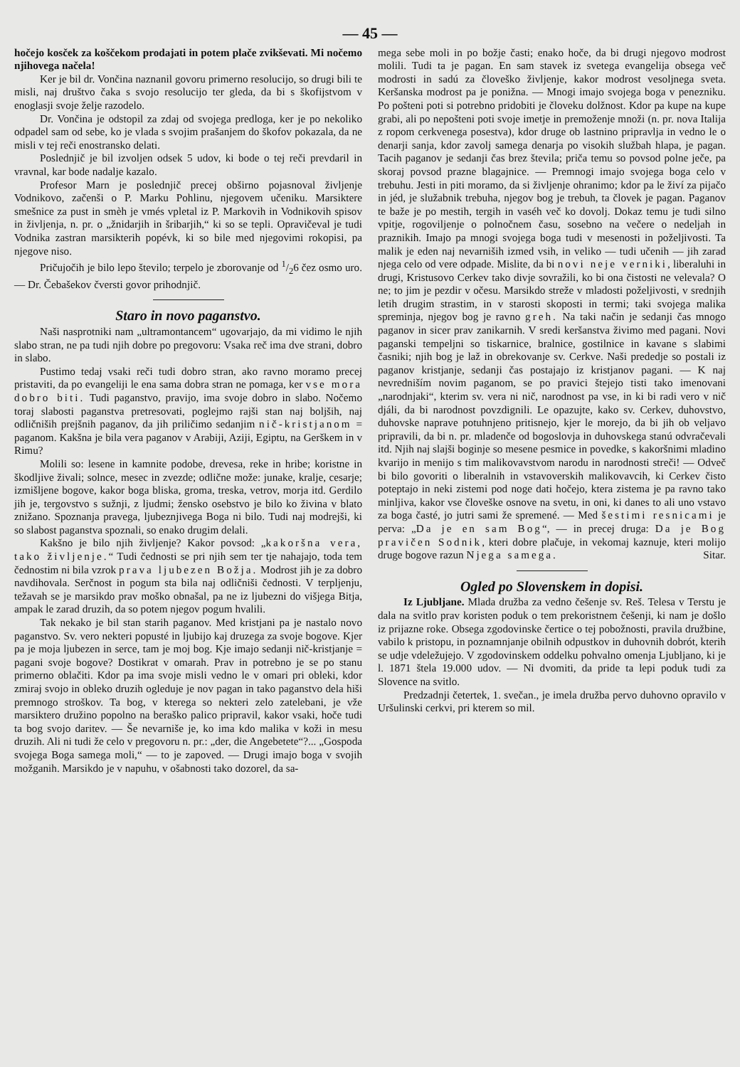— 45 —
hočejo kosček za koščekom prodajati in potem plače zvikševati. Mi nočemo njihovega načela!
Ker je bil dr. Vončina naznanil govoru primerno resolucijo, so drugi bili te misli, naj društvo čaka s svojo resolucijo ter gleda, da bi s škofijstvom v enoglasji svoje želje razodelo.
Dr. Vončina je odstopil za zdaj od svojega predloga, ker je po nekoliko odpadel sam od sebe, ko je vlada s svojim prašanjem do škofov pokazala, da ne misli v tej reči enostransko delati.
Poslednjič je bil izvoljen odsek 5 udov, ki bode o tej reči prevdaril in vravnal, kar bode nadalje kazalo.
Profesor Marn je poslednjič precej obširno pojasnoval življenje Vodnikovo, začenši o P. Marku Pohlinu, njegovem učeniku. Marsiktere smešnice za pust in smèh je vmés vpletal iz P. Markovih in Vodnikovih spisov in življenja, n. pr. o „žnidarjih in šribarjih,“ ki so se tepli. Opravičeval je tudi Vodnika zastran marsikterih popévk, ki so bile med njegovimi rokopisi, pa njegove niso.
Pričujočih je bilo lepo število; terpelo je zborovanje od 1/26 čez osmo uro. — Dr. Čebašekov čversti govor prihodnjič.
Staro in novo paganstvo.
Naši nasprotniki nam „ultramontancem“ ugovarjajo, da mi vidimo le njih slabo stran, ne pa tudi njih dobre po pregovoru: Vsaka reč ima dve strani, dobro in slabo.
Pustimo tedaj vsaki reči tudi dobro stran, ako ravno moramo precej pristaviti, da po evangeliji le ena sama dobra stran ne pomaga, ker vse mora dobro biti. Tudi paganstvo, pravijo, ima svoje dobro in slabo. Nočemo toraj slabosti paganstva pretresovati, poglejmo rajši stan naj boljših, naj odličniših prejšnih paganov, da jih priličimo sedanjim nič-kristjanom = paganom. Kakšna je bila vera paganov v Arabiji, Aziji, Egiptu, na Gerškem in v Rimu?
Molili so: lesene in kamnite podobe, drevesa, reke in hribe; koristne in škodljive živali; solnce, mesec in zvezde; odlične može: junake, kralje, cesarje; izmišljene bogove, kakor boga bliska, groma, treska, vetrov, morja itd. Gerdilo jih je, tergovstvo s sužnji, z ljudmi; žensko osebstvo je bilo ko živina v blato znižano. Spoznanja pravega, ljubeznjivega Boga ni bilo. Tudi naj modrejši, ki so slabost paganstva spoznali, so enako drugim delali.
Kakšno je bilo njih življenje? Kakor povsod: „kakoršna vera, tako življenje.“ Tudi čednosti se pri njih sem ter tje nahajajo, toda tem čednostim ni bila vzrok prava ljubezen Božja. Modrost jih je za dobro navdihovala. Serčnost in pogum sta bila naj odličniši čednosti. V terpljenju, težavah se je marsikdo prav moško obnašal, pa ne iz ljubezni do višjega Bitja, ampak le zarad druzih, da so potem njegov pogum hvalili.
Tak nekako je bil stan starih paganov. Med kristjani pa je nastalo novo paganstvo. Sv. vero nekteri popusté in ljubijo kaj druzega za svoje bogove. Kjer pa je moja ljubezen in serce, tam je moj bog. Kje imajo sedanji nič-kristjanje = pagani svoje bogove? Dostikrat v omarah. Prav in potrebno je se po stanu primerno oblačiti. Kdor pa ima svoje misli vedno le v omari pri obleki, kdor zmiraj svojo in obleko druzih ogleduje je nov pagan in tako paganstvo dela hiši premnogo stroškov. Ta bog, v kterega so nekteri zelo zatelebani, je vže marsiktero družino popolno na beraško palico pripravil, kakor vsaki, hoče tudi ta bog svojo daritev. — Še nevarniše je, ko ima kdo malika v koži in mesu druzih. Ali ni tudi že celo v pregovoru n. pr.: „der, die Angebetete“?... „Gospoda svojega Boga samega moli,“ — to je zapoved. — Drugi imajo boga v svojih možganih. Marsikdo je v napuhu, v ošabnosti tako dozorel, da sa-
mega sebe moli in po božje časti; enako hoče, da bi drugi njegovo modrost molili. Tudi ta je pagan. En sam stavek iz svetega evangelija obsega več modrosti in sadú za človeško življenje, kakor modrost vesoljnega sveta. Keršanska modrost pa je ponižna. — Mnogi imajo svojega boga v penezniku. Po pošteni poti si potrebno pridobiti je človeku dolžnost. Kdor pa kupe na kupe grabi, ali po nepošteni poti svoje imetje in premoženje množi (n. pr. nova Italija z ropom cerkvenega posestva), kdor druge ob lastnino pripravlja in vedno le o denarji sanja, kdor zavolj samega denarja po visokih službah hlapa, je pagan. Tacih paganov je sedanji čas brez števila; priča temu so povsod polne ječe, pa skoraj povsod prazne blagajnice. — Premnogi imajo svojega boga celo v trebuhu. Jesti in piti moramo, da si življenje ohranimo; kdor pa le živí za pijačo in jéd, je služabnik trebuha, njegov bog je trebuh, ta človek je pagan. Paganov te baže je po mestih, tergih in vaséh več ko dovolj. Dokaz temu je tudi silno vpitje, rogoviljenje o polnočnem času, sosebno na večere o nedeljah in praznikih. Imajo pa mnogi svojega boga tudi v mesenosti in poželjivosti. Ta malik je eden naj nevarniših izmed vsih, in veliko — tudi učenih — jih zarad njega celo od vere odpade. Mislite, da bi novi neje verniki, liberaluhi in drugi, Kristusovo Cerkev tako divje sovražili, ko bi ona čistosti ne velevala? O ne; to jim je pezdir v očesu. Marsikdo streže v mladosti poželjivosti, v srednjih letih drugim strastim, in v starosti skoposti in termi; taki svojega malika spreminja, njegov bog je ravno greh. Na taki način je sedanji čas mnogo paganov in sicer prav zanikarnih. V sredi keršanstva živimo med pagani. Novi paganski tempeljni so tiskarnice, bralnice, gostilnice in kavane s slabimi časniki; njih bog je laž in obrekovanje sv. Cerkve. Naši prededje so postali iz paganov kristjanje, sedanji čas postajajo iz kristjanov pagani. — K naj nevredniším novim paganom, se po pravici štejejo tisti tako imenovani „narodnjaki“, kterim sv. vera ni nič, narodnost pa vse, in ki bi radi vero v nič djáli, da bi narodnost povzdignili. Le opazujte, kako sv. Cerkev, duhovstvo, duhovske naprave potuhnjeno pritisnejo, kjer le morejo, da bi jih ob veljavo pripravili, da bi n. pr. mladenče od bogoslovja in duhovskega stanú odvračevali itd. Njih naj slajši boginje so mesene pesmice in povedke, s kakoršnimi mladino kvarijo in menijo s tim malikovavstvom narodu in narodnosti streči! — Odveč bi bilo govoriti o liberalnih in vstavoverskih malikovavcih, ki Cerkev čisto poteptajo in neki zistemi pod noge dati hočejo, ktera zistema je pa ravno tako minljiva, kakor vse človeške osnove na svetu, in oni, ki danes to ali uno vstavo za boga časté, jo jutri sami že spremené. — Med šestimi resnicami je perva: „Da je en sam Bog“, — in precej druga: Da je Bog pravičen Sodnik, kteri dobre plačuje, in vekomaj kaznuje, kteri molijo druge bogove razun Njega samega. Sitar.
Ogled po Slovenskem in dopisi.
Iz Ljubljane. Mlada družba za vedno češenje sv. Reš. Telesa v Terstu je dala na svitlo prav koristen poduk o tem prekoristnem češenji, ki nam je došlo iz prijazne roke. Obsega zgodovinske čertice o tej pobožnosti, pravila družbine, vabilo k pristopu, in poznamnjanje obilnih odpustkov in duhovnih dobrót, kterih se udje vdeležujejo. V zgodovinskem oddelku pohvalno omenja Ljubljano, ki je l. 1871 štela 19.000 udov. — Ni dvomiti, da pride ta lepi poduk tudi za Slovence na svitlo.
Predzadnji četertek, 1. svečan., je imela družba pervo duhovno opravilo v Uršulinski cerkvi, pri kterem so mil.